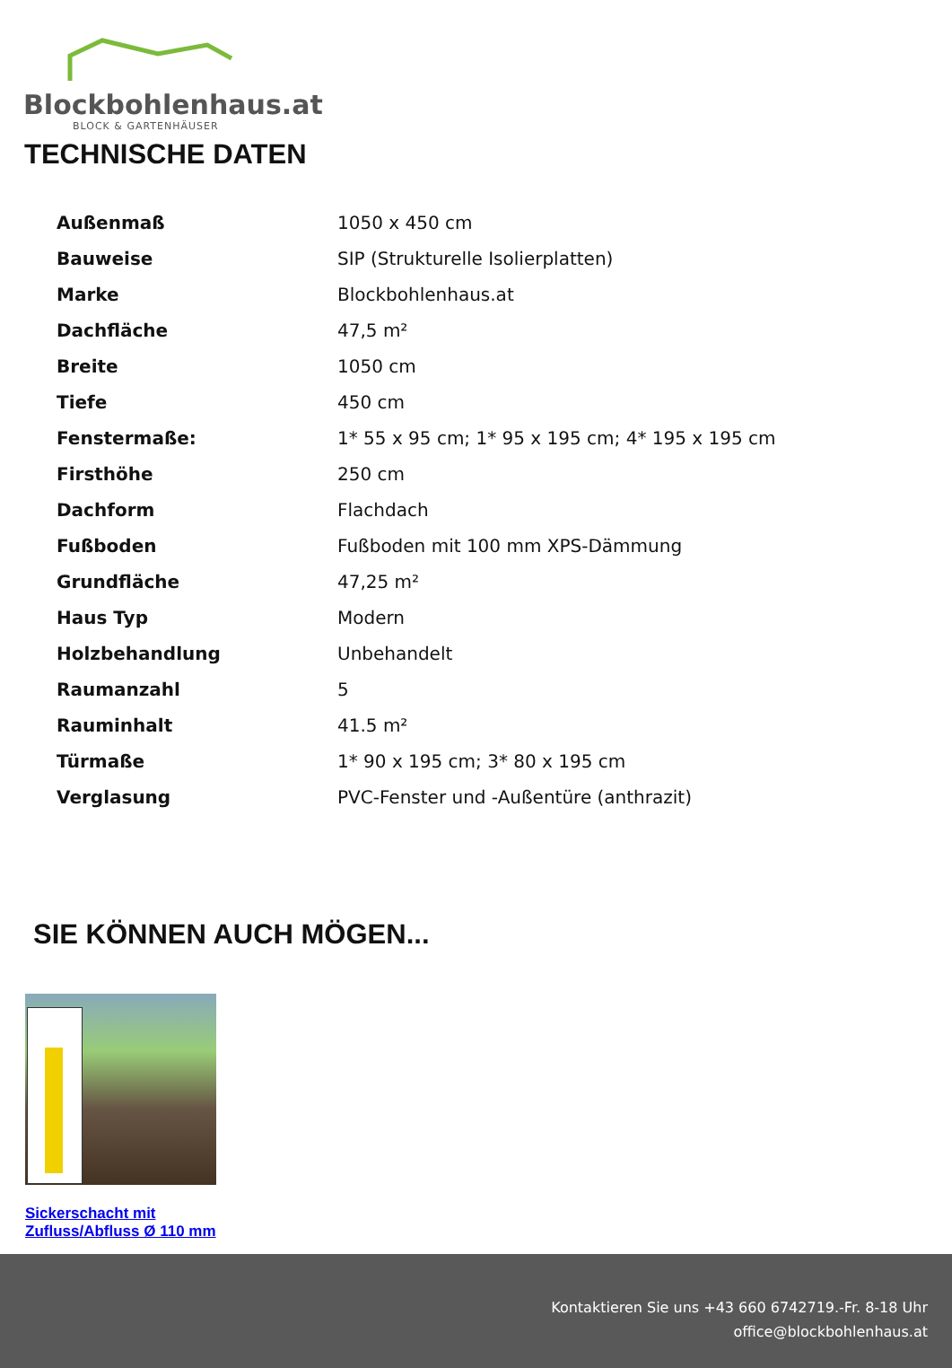Blockbohlenhaus.at
BLOCK & GARTENHÄUSER
TECHNISCHE DATEN
| Außenmaß | 1050 x 450 cm |
| Bauweise | SIP (Strukturelle Isolierplatten) |
| Marke | Blockbohlenhaus.at |
| Dachfläche | 47,5 m² |
| Breite | 1050 cm |
| Tiefe | 450 cm |
| Fenstermaße: | 1* 55 x 95 cm; 1* 95 x 195 cm; 4* 195 x 195 cm |
| Firsthöhe | 250 cm |
| Dachform | Flachdach |
| Fußboden | Fußboden mit 100 mm XPS-Dämmung |
| Grundfläche | 47,25 m² |
| Haus Typ | Modern |
| Holzbehandlung | Unbehandelt |
| Raumanzahl | 5 |
| Rauminhalt | 41.5 m² |
| Türmaße | 1* 90 x 195 cm; 3* 80 x 195 cm |
| Verglasung | PVC-Fenster und -Außentüre (anthrazit) |
SIE KÖNNEN AUCH MÖGEN...
Sickerschacht mit Zufluss/Abfluss Ø 110 mm
Kontaktieren Sie uns +43 660 6742719.-Fr. 8-18 Uhr
office@blockbohlenhaus.at